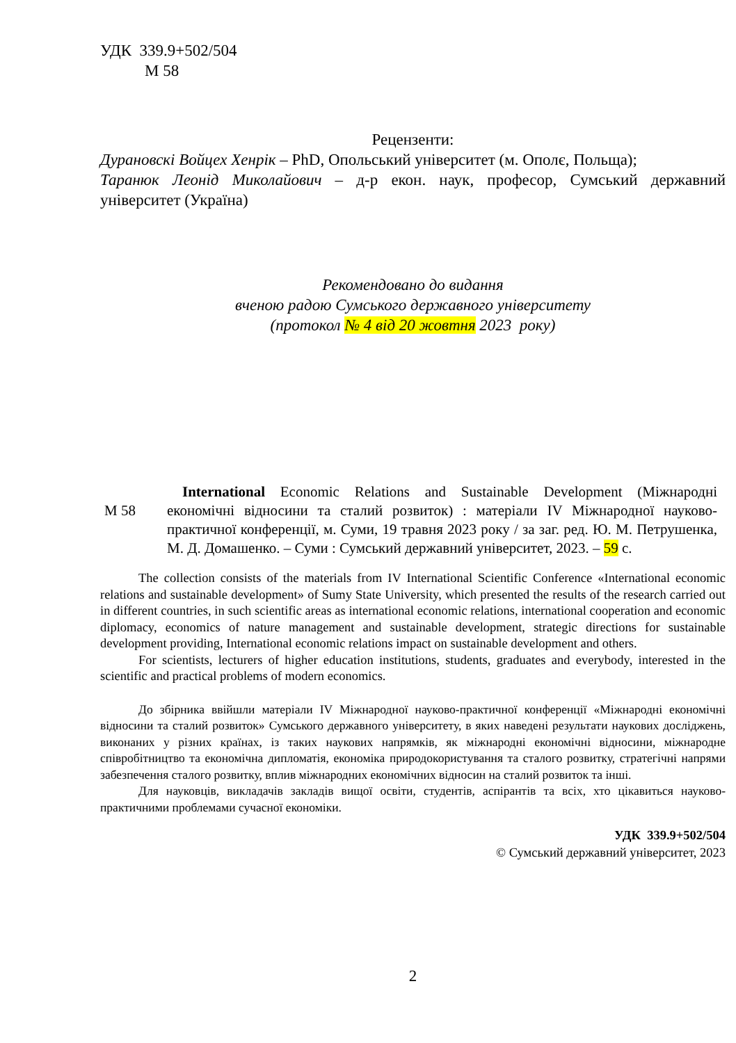УДК 339.9+502/504
М 58
Рецензенти:
Дурановскі Войцех Хенрік – PhD, Опольський університет (м. Ополє, Польща);
Таранюк Леонід Миколайович – д-р екон. наук, професор, Сумський державний університет (Україна)
Рекомендовано до видання
вченою радою Сумського державного університету
(протокол № 4 від 20 жовтня 2023 року)
М 58
International Economic Relations and Sustainable Development (Міжнародні економічні відносини та сталий розвиток) : матеріали IV Міжнародної науково-практичної конференції, м. Суми, 19 травня 2023 року / за заг. ред. Ю. М. Петрушенка, М. Д. Домашенко. – Суми : Сумський державний університет, 2023. – 59 с.
The collection consists of the materials from IV International Scientific Conference «International economic relations and sustainable development» of Sumy State University, which presented the results of the research carried out in different countries, in such scientific areas as international economic relations, international cooperation and economic diplomacy, economics of nature management and sustainable development, strategic directions for sustainable development providing, International economic relations impact on sustainable development and others.
For scientists, lecturers of higher education institutions, students, graduates and everybody, interested in the scientific and practical problems of modern economics.
До збірника ввійшли матеріали IV Міжнародної науково-практичної конференції «Міжнародні економічні відносини та сталий розвиток» Сумського державного університету, в яких наведені результати наукових досліджень, виконаних у різних країнах, із таких наукових напрямків, як міжнародні економічні відносини, міжнародне співробітництво та економічна дипломатія, економіка природокористування та сталого розвитку, стратегічні напрями забезпечення сталого розвитку, вплив міжнародних економічних відносин на сталий розвиток та інші.
Для науковців, викладачів закладів вищої освіти, студентів, аспірантів та всіх, хто цікавиться науково-практичними проблемами сучасної економіки.
УДК 339.9+502/504
© Сумський державний університет, 2023
2